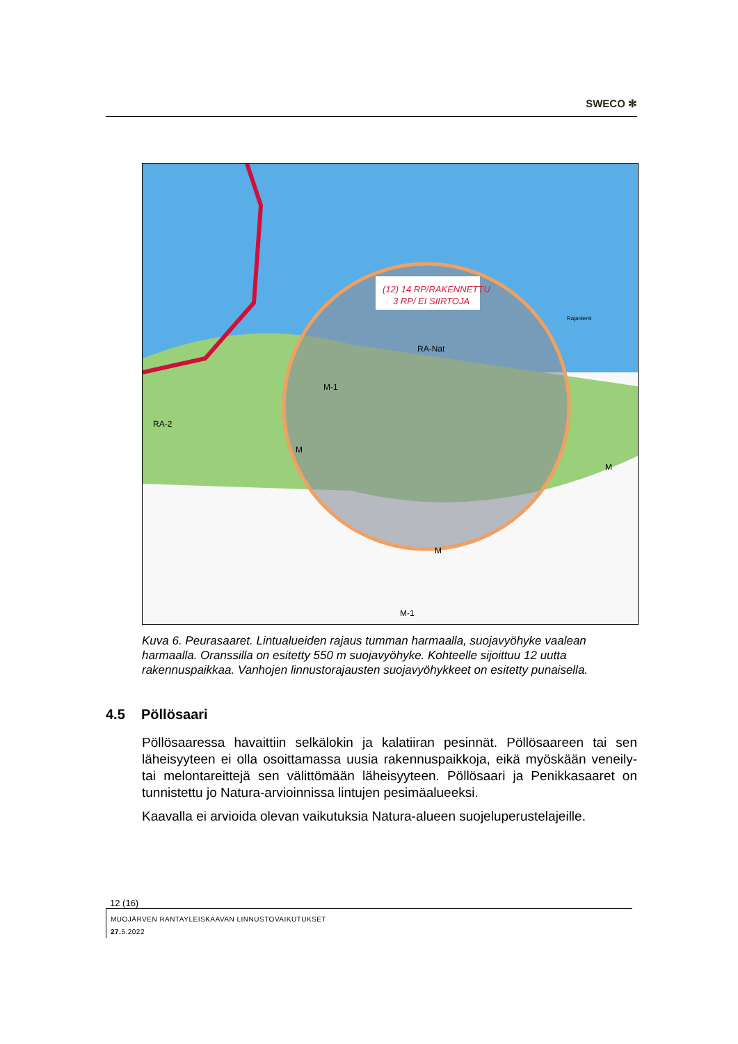SWECO ✻
(12) 14 RP/RAKENNETTU
3 RP/ EI SIIRTOJA
Rajaniemi
RA-Nat
M-1
M
M
M
RA-2
M-1
Kuva 6. Peurasaaret. Lintualueiden rajaus tumman harmaalla, suojavyöhyke vaalean harmaalla. Oranssilla on esitetty 550 m suojavyöhyke. Kohteelle sijoittuu 12 uutta rakennuspaikkaa. Vanhojen linnustorajausten suojavyöhykkeet on esitetty punaisella.
4.5 Pöllösaari
Pöllösaaressa havaittiin selkälokin ja kalatiiran pesinnät. Pöllösaareen tai sen läheisyyteen ei olla osoittamassa uusia rakennuspaikkoja, eikä myöskään veneily- tai melontareittejä sen välittömään läheisyyteen. Pöllösaari ja Penikkasaaret on tunnistettu jo Natura-arvioinnissa lintujen pesimäalueeksi.
Kaavalla ei arvioida olevan vaikutuksia Natura-alueen suojeluperustelajeille.
12 (16)
MUOJÄRVEN RANTAYLEISKAAVAN LINNUSTOVAIKUTUKSET
27. 5.2022